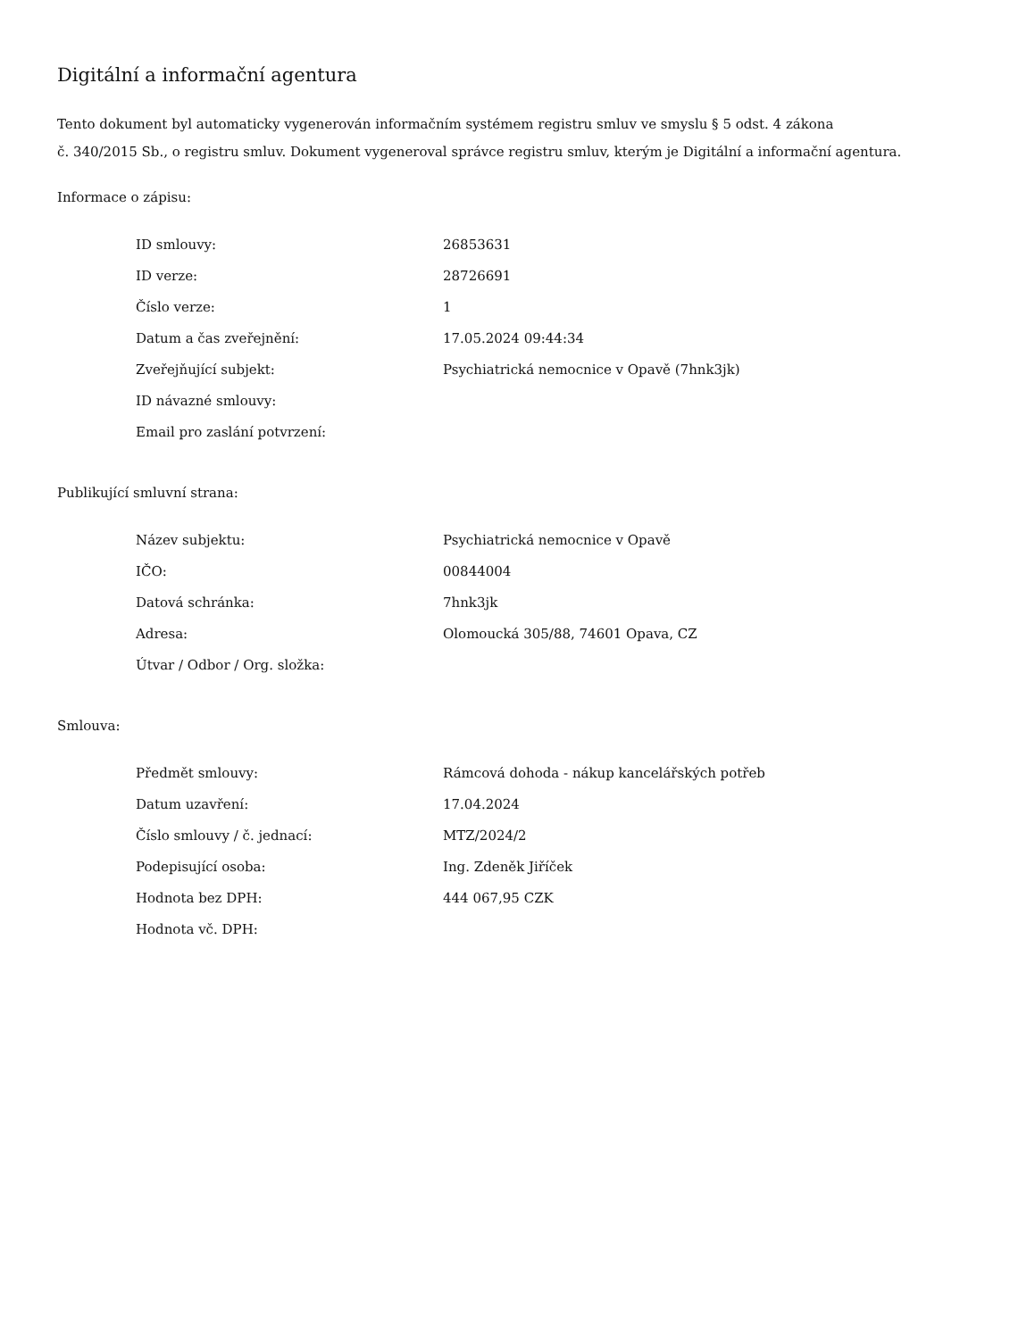Digitální a informační agentura
Tento dokument byl automaticky vygenerován informačním systémem registru smluv ve smyslu § 5 odst. 4 zákona
č. 340/2015 Sb., o registru smluv. Dokument vygeneroval správce registru smluv, kterým je Digitální a informační agentura.
Informace o zápisu:
| ID smlouvy: | 26853631 |
| ID verze: | 28726691 |
| Číslo verze: | 1 |
| Datum a čas zveřejnění: | 17.05.2024 09:44:34 |
| Zveřejňující subjekt: | Psychiatrická nemocnice v Opavě (7hnk3jk) |
| ID návazné smlouvy: | |
| Email pro zaslání potvrzení: | |
Publikující smluvní strana:
| Název subjektu: | Psychiatrická nemocnice v Opavě |
| IČO: | 00844004 |
| Datová schránka: | 7hnk3jk |
| Adresa: | Olomoucká 305/88, 74601 Opava, CZ |
| Útvar / Odbor / Org. složka: | |
Smlouva:
| Předmět smlouvy: | Rámcová dohoda - nákup kancelářských potřeb |
| Datum uzavření: | 17.04.2024 |
| Číslo smlouvy / č. jednací: | MTZ/2024/2 |
| Podepisující osoba: | Ing. Zdeněk Jiříček |
| Hodnota bez DPH: | 444 067,95 CZK |
| Hodnota vč. DPH: | |